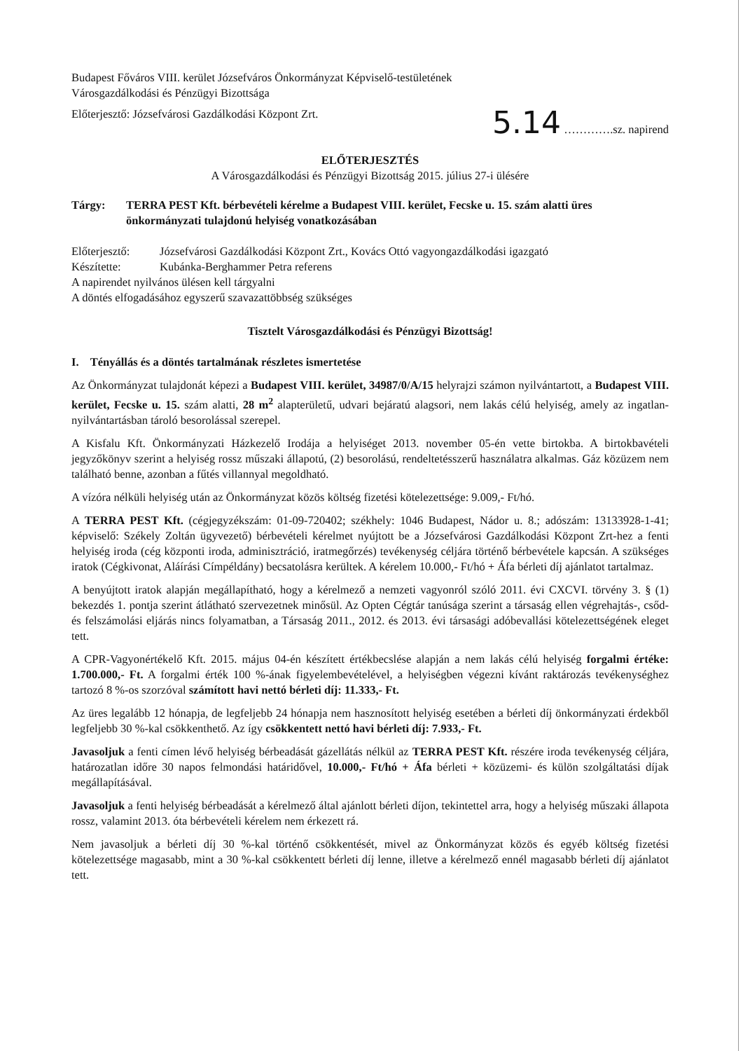Budapest Főváros VIII. kerület Józsefváros Önkormányzat Képviselő-testületének
Városgazdálkodási és Pénzügyi Bizottsága
Előterjesztő: Józsefvárosi Gazdálkodási Központ Zrt.
5.14 ………….sz. napirend
ELŐTERJESZTÉS
A Városgazdálkodási és Pénzügyi Bizottság 2015. július 27-i ülésére
Tárgy: TERRA PEST Kft. bérbevételi kérelme a Budapest VIII. kerület, Fecske u. 15. szám alatti üres önkormányzati tulajdonú helyiség vonatkozásában
Előterjesztő: Józsefvárosi Gazdálkodási Központ Zrt., Kovács Ottó vagyongazdálkodási igazgató
Készítette: Kubánka-Berghammer Petra referens
A napirendet nyilvános ülésen kell tárgyalni
A döntés elfogadásához egyszerű szavazattöbbség szükséges
Tisztelt Városgazdálkodási és Pénzügyi Bizottság!
I. Tényállás és a döntés tartalmának részletes ismertetése
Az Önkormányzat tulajdonát képezi a Budapest VIII. kerület, 34987/0/A/15 helyrajzi számon nyilvántartott, a Budapest VIII. kerület, Fecske u. 15. szám alatti, 28 m<sup>2</sup> alapterületű, udvari bejáratú alagsori, nem lakás célú helyiség, amely az ingatlan-nyilvántartásban tároló besorolással szerepel.
A Kisfalu Kft. Önkormányzati Házkezelő Irodája a helyiséget 2013. november 05-én vette birtokba. A birtokbavételi jegyzőkönyv szerint a helyiség rossz műszaki állapotú, (2) besorolású, rendeltetésszerű használatra alkalmas. Gáz közüzem nem található benne, azonban a fűtés villannyal megoldható.
A vízóra nélküli helyiség után az Önkormányzat közös költség fizetési kötelezettsége: 9.009,- Ft/hó.
A TERRA PEST Kft. (cégjegyzékszám: 01-09-720402; székhely: 1046 Budapest, Nádor u. 8.; adószám: 13133928-1-41; képviselő: Székely Zoltán ügyvezető) bérbevételi kérelmet nyújtott be a Józsefvárosi Gazdálkodási Központ Zrt-hez a fenti helyiség iroda (cég központi iroda, adminisztráció, iratmegőrzés) tevékenység céljára történő bérbevétele kapcsán. A szükséges iratok (Cégkivonat, Aláírási Címpéldány) becsatolásra kerültek. A kérelem 10.000,- Ft/hó + Áfa bérleti díj ajánlatot tartalmaz.
A benyújtott iratok alapján megállapítható, hogy a kérelmező a nemzeti vagyonról szóló 2011. évi CXCVI. törvény 3. § (1) bekezdés 1. pontja szerint átlátható szervezetnek minősül. Az Opten Cégtár tanúsága szerint a társaság ellen végrehajtás-, csőd- és felszámolási eljárás nincs folyamatban, a Társaság 2011., 2012. és 2013. évi társasági adóbevallási kötelezettségének eleget tett.
A CPR-Vagyonértékelő Kft. 2015. május 04-én készített értékbecslése alapján a nem lakás célú helyiség forgalmi értéke: 1.700.000,- Ft. A forgalmi érték 100 %-ának figyelembevételével, a helyiségben végezni kívánt raktározás tevékenységhez tartozó 8 %-os szorzóval számított havi nettó bérleti díj: 11.333,- Ft.
Az üres legalább 12 hónapja, de legfeljebb 24 hónapja nem hasznosított helyiség esetében a bérleti díj önkormányzati érdekből legfeljebb 30 %-kal csökkenthető. Az így csökkentett nettó havi bérleti díj: 7.933,- Ft.
Javasoljuk a fenti címen lévő helyiség bérbeadását gázellátás nélkül az TERRA PEST Kft. részére iroda tevékenység céljára, határozatlan időre 30 napos felmondási határidővel, 10.000,- Ft/hó + Áfa bérleti + közüzemi- és külön szolgáltatási díjak megállapításával.
Javasoljuk a fenti helyiség bérbeadását a kérelmező által ajánlott bérleti díjon, tekintettel arra, hogy a helyiség műszaki állapota rossz, valamint 2013. óta bérbevételi kérelem nem érkezett rá.
Nem javasoljuk a bérleti díj 30 %-kal történő csökkentését, mivel az Önkormányzat közös és egyéb költség fizetési kötelezettsége magasabb, mint a 30 %-kal csökkentett bérleti díj lenne, illetve a kérelmező ennél magasabb bérleti díj ajánlatot tett.